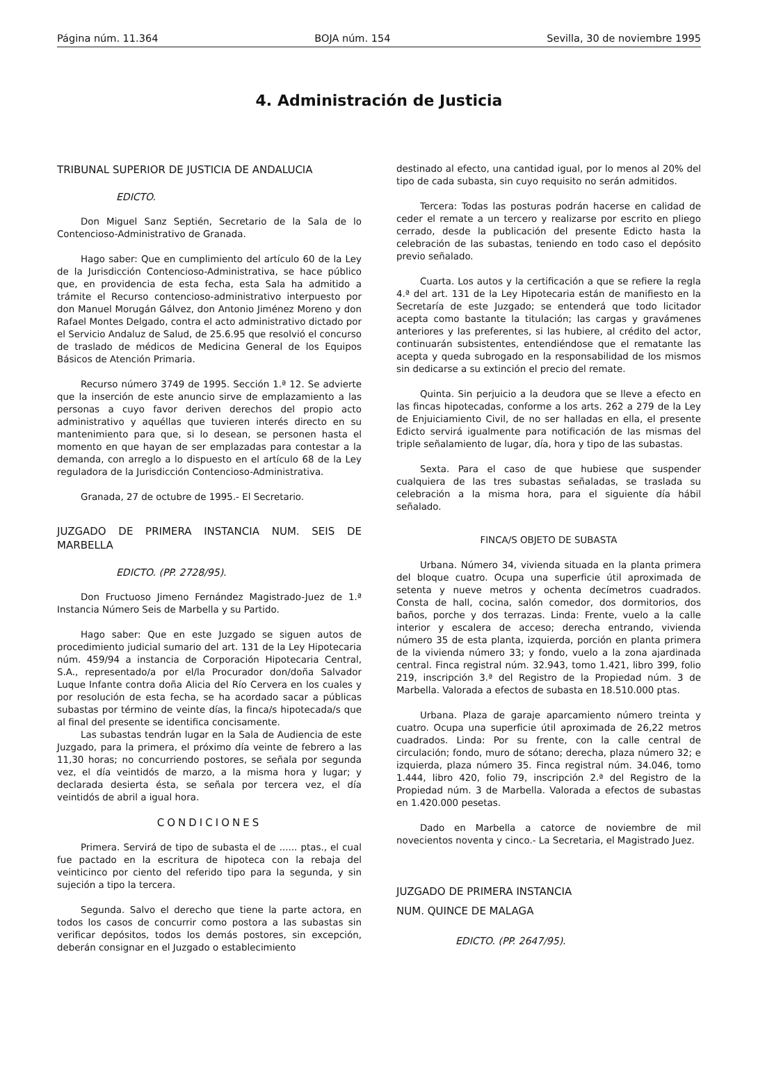Página núm. 11.364 BOJA núm. 154 Sevilla, 30 de noviembre 1995
4. Administración de Justicia
TRIBUNAL SUPERIOR DE JUSTICIA DE ANDALUCIA
EDICTO.
Don Miguel Sanz Septién, Secretario de la Sala de lo Contencioso-Administrativo de Granada.
Hago saber: Que en cumplimiento del artículo 60 de la Ley de la Jurisdicción Contencioso-Administrativa, se hace público que, en providencia de esta fecha, esta Sala ha admitido a trámite el Recurso contencioso-administrativo interpuesto por don Manuel Morugán Gálvez, don Antonio Jiménez Moreno y don Rafael Montes Delgado, contra el acto administrativo dictado por el Servicio Andaluz de Salud, de 25.6.95 que resolvió el concurso de traslado de médicos de Medicina General de los Equipos Básicos de Atención Primaria.
Recurso número 3749 de 1995. Sección 1.ª 12. Se advierte que la inserción de este anuncio sirve de emplazamiento a las personas a cuyo favor deriven derechos del propio acto administrativo y aquéllas que tuvieren interés directo en su mantenimiento para que, si lo desean, se personen hasta el momento en que hayan de ser emplazadas para contestar a la demanda, con arreglo a lo dispuesto en el artículo 68 de la Ley reguladora de la Jurisdicción Contencioso-Administrativa.
Granada, 27 de octubre de 1995.- El Secretario.
JUZGADO DE PRIMERA INSTANCIA NUM. SEIS DE MARBELLA
EDICTO. (PP. 2728/95).
Don Fructuoso Jimeno Fernández Magistrado-Juez de 1.ª Instancia Número Seis de Marbella y su Partido.
Hago saber: Que en este Juzgado se siguen autos de procedimiento judicial sumario del art. 131 de la Ley Hipotecaria núm. 459/94 a instancia de Corporación Hipotecaria Central, S.A., representado/a por el/la Procurador don/doña Salvador Luque Infante contra doña Alicia del Río Cervera en los cuales y por resolución de esta fecha, se ha acordado sacar a públicas subastas por término de veinte días, la finca/s hipotecada/s que al final del presente se identifica concisamente.
Las subastas tendrán lugar en la Sala de Audiencia de este Juzgado, para la primera, el próximo día veinte de febrero a las 11,30 horas; no concurriendo postores, se señala por segunda vez, el día veintidós de marzo, a la misma hora y lugar; y declarada desierta ésta, se señala por tercera vez, el día veintidós de abril a igual hora.
CONDICIONES
Primera. Servirá de tipo de subasta el de ...... ptas., el cual fue pactado en la escritura de hipoteca con la rebaja del veinticinco por ciento del referido tipo para la segunda, y sin sujeción a tipo la tercera.
Segunda. Salvo el derecho que tiene la parte actora, en todos los casos de concurrir como postora a las subastas sin verificar depósitos, todos los demás postores, sin excepción, deberán consignar en el Juzgado o establecimiento
destinado al efecto, una cantidad igual, por lo menos al 20% del tipo de cada subasta, sin cuyo requisito no serán admitidos.
Tercera: Todas las posturas podrán hacerse en calidad de ceder el remate a un tercero y realizarse por escrito en pliego cerrado, desde la publicación del presente Edicto hasta la celebración de las subastas, teniendo en todo caso el depósito previo señalado.
Cuarta. Los autos y la certificación a que se refiere la regla 4.ª del art. 131 de la Ley Hipotecaria están de manifiesto en la Secretaría de este Juzgado; se entenderá que todo licitador acepta como bastante la titulación; las cargas y gravámenes anteriores y las preferentes, si las hubiere, al crédito del actor, continuarán subsistentes, entendiéndose que el rematante las acepta y queda subrogado en la responsabilidad de los mismos sin dedicarse a su extinción el precio del remate.
Quinta. Sin perjuicio a la deudora que se lleve a efecto en las fincas hipotecadas, conforme a los arts. 262 a 279 de la Ley de Enjuiciamiento Civil, de no ser halladas en ella, el presente Edicto servirá igualmente para notificación de las mismas del triple señalamiento de lugar, día, hora y tipo de las subastas.
Sexta. Para el caso de que hubiese que suspender cualquiera de las tres subastas señaladas, se traslada su celebración a la misma hora, para el siguiente día hábil señalado.
FINCA/S OBJETO DE SUBASTA
Urbana. Número 34, vivienda situada en la planta primera del bloque cuatro. Ocupa una superficie útil aproximada de setenta y nueve metros y ochenta decímetros cuadrados. Consta de hall, cocina, salón comedor, dos dormitorios, dos baños, porche y dos terrazas. Linda: Frente, vuelo a la calle interior y escalera de acceso; derecha entrando, vivienda número 35 de esta planta, izquierda, porción en planta primera de la vivienda número 33; y fondo, vuelo a la zona ajardinada central. Finca registral núm. 32.943, tomo 1.421, libro 399, folio 219, inscripción 3.ª del Registro de la Propiedad núm. 3 de Marbella. Valorada a efectos de subasta en 18.510.000 ptas.
Urbana. Plaza de garaje aparcamiento número treinta y cuatro. Ocupa una superficie útil aproximada de 26,22 metros cuadrados. Linda: Por su frente, con la calle central de circulación; fondo, muro de sótano; derecha, plaza número 32; e izquierda, plaza número 35. Finca registral núm. 34.046, tomo 1.444, libro 420, folio 79, inscripción 2.ª del Registro de la Propiedad núm. 3 de Marbella. Valorada a efectos de subastas en 1.420.000 pesetas.
Dado en Marbella a catorce de noviembre de mil novecientos noventa y cinco.- La Secretaria, el Magistrado Juez.
JUZGADO DE PRIMERA INSTANCIA
NUM. QUINCE DE MALAGA
EDICTO. (PP. 2647/95).